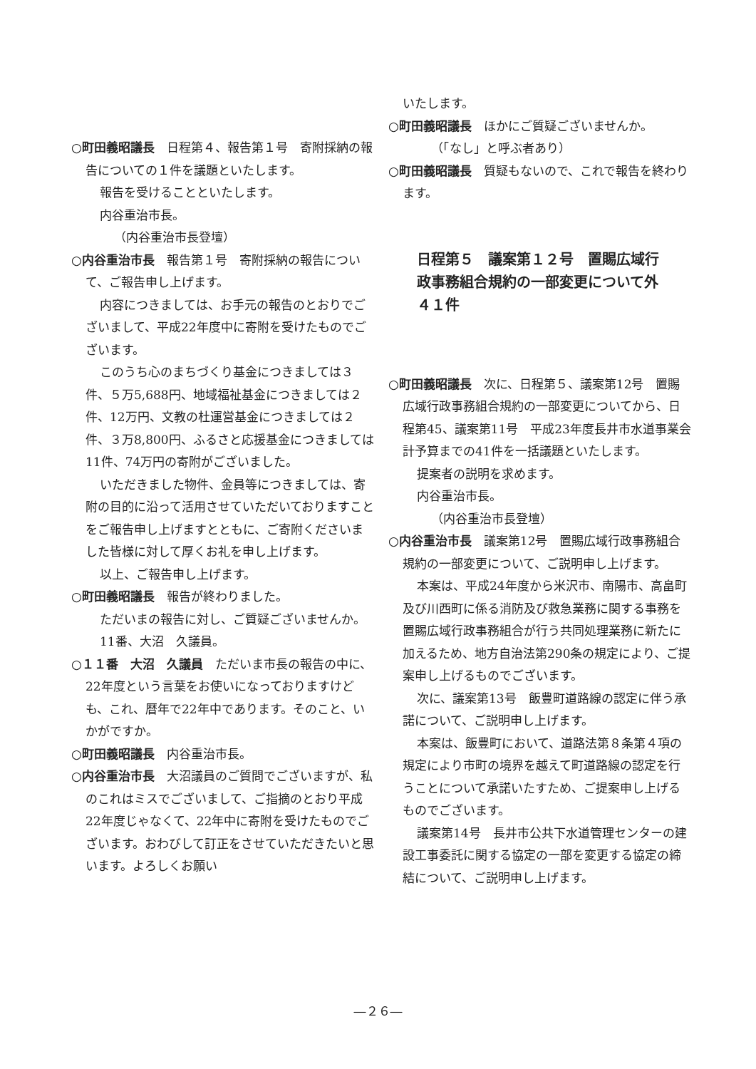○町田義昭議長　日程第４、報告第１号　寄附採納の報告についての１件を議題といたします。
報告を受けることといたします。
内谷重治市長。
（内谷重治市長登壇）
○内谷重治市長　報告第１号　寄附採納の報告について、ご報告申し上げます。
内容につきましては、お手元の報告のとおりでございまして、平成22年度中に寄附を受けたものでございます。
このうち心のまちづくり基金につきましては３件、５万5,688円、地域福祉基金につきましては２件、12万円、文教の杜運営基金につきましては２件、３万8,800円、ふるさと応援基金につきましては11件、74万円の寄附がございました。
いただきました物件、金員等につきましては、寄附の目的に沿って活用させていただいておりますことをご報告申し上げますとともに、ご寄附くださいました皆様に対して厚くお礼を申し上げます。
以上、ご報告申し上げます。
○町田義昭議長　報告が終わりました。
ただいまの報告に対し、ご質疑ございませんか。
11番、大沼　久議員。
○１１番　大沼　久議員　ただいま市長の報告の中に、22年度という言葉をお使いになっておりますけども、これ、暦年で22年中であります。そのこと、いかがですか。
○町田義昭議長　内谷重治市長。
○内谷重治市長　大沼議員のご質問でございますが、私のこれはミスでございまして、ご指摘のとおり平成22年度じゃなくて、22年中に寄附を受けたものでございます。おわびして訂正をさせていただきたいと思います。よろしくお願い
いたします。
○町田義昭議長　ほかにご質疑ございませんか。
（「なし」と呼ぶ者あり）
○町田義昭議長　質疑もないので、これで報告を終わります。
日程第５　議案第１２号　置賜広域行政事務組合規約の一部変更について外４１件
○町田義昭議長　次に、日程第５、議案第12号　置賜広域行政事務組合規約の一部変更についてから、日程第45、議案第11号　平成23年度長井市水道事業会計予算までの41件を一括議題といたします。
提案者の説明を求めます。
内谷重治市長。
（内谷重治市長登壇）
○内谷重治市長　議案第12号　置賜広域行政事務組合規約の一部変更について、ご説明申し上げます。
本案は、平成24年度から米沢市、南陽市、高畠町及び川西町に係る消防及び救急業務に関する事務を置賜広域行政事務組合が行う共同処理業務に新たに加えるため、地方自治法第290条の規定により、ご提案申し上げるものでございます。
次に、議案第13号　飯豊町道路線の認定に伴う承諾について、ご説明申し上げます。
本案は、飯豊町において、道路法第８条第４項の規定により市町の境界を越えて町道路線の認定を行うことについて承諾いたすため、ご提案申し上げるものでございます。
議案第14号　長井市公共下水道管理センターの建設工事委託に関する協定の一部を変更する協定の締結について、ご説明申し上げます。
―２６―